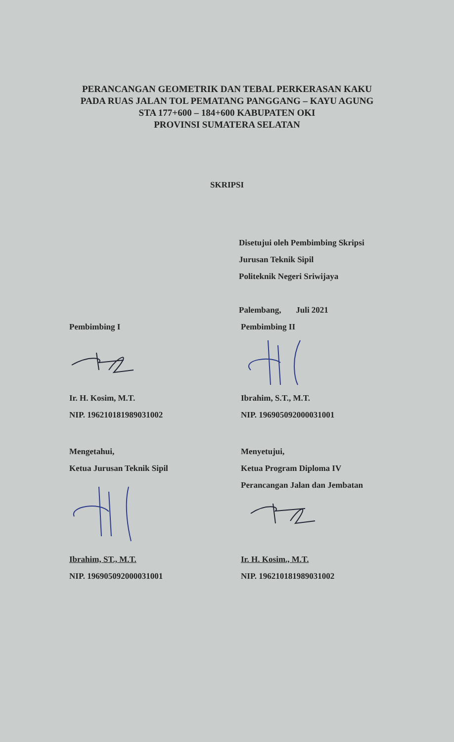PERANCANGAN GEOMETRIK DAN TEBAL PERKERASAN KAKU
PADA RUAS JALAN TOL PEMATANG PANGGANG – KAYU AGUNG
STA 177+600 – 184+600 KABUPATEN OKI
PROVINSI SUMATERA SELATAN
SKRIPSI
Disetujui oleh Pembimbing Skripsi
Jurusan Teknik Sipil
Politeknik Negeri Sriwijaya
Palembang, Juli 2021
Pembimbing I
Ir. H. Kosim, M.T.
NIP. 196210181989031002
Pembimbing II
Ibrahim, S.T., M.T.
NIP. 196905092000031001
Mengetahui,
Ketua Jurusan Teknik Sipil
Ibrahim, ST., M.T.
NIP. 196905092000031001
Menyetujui,
Ketua Program Diploma IV
Perancangan Jalan dan Jembatan
Ir. H. Kosim., M.T.
NIP. 196210181989031002